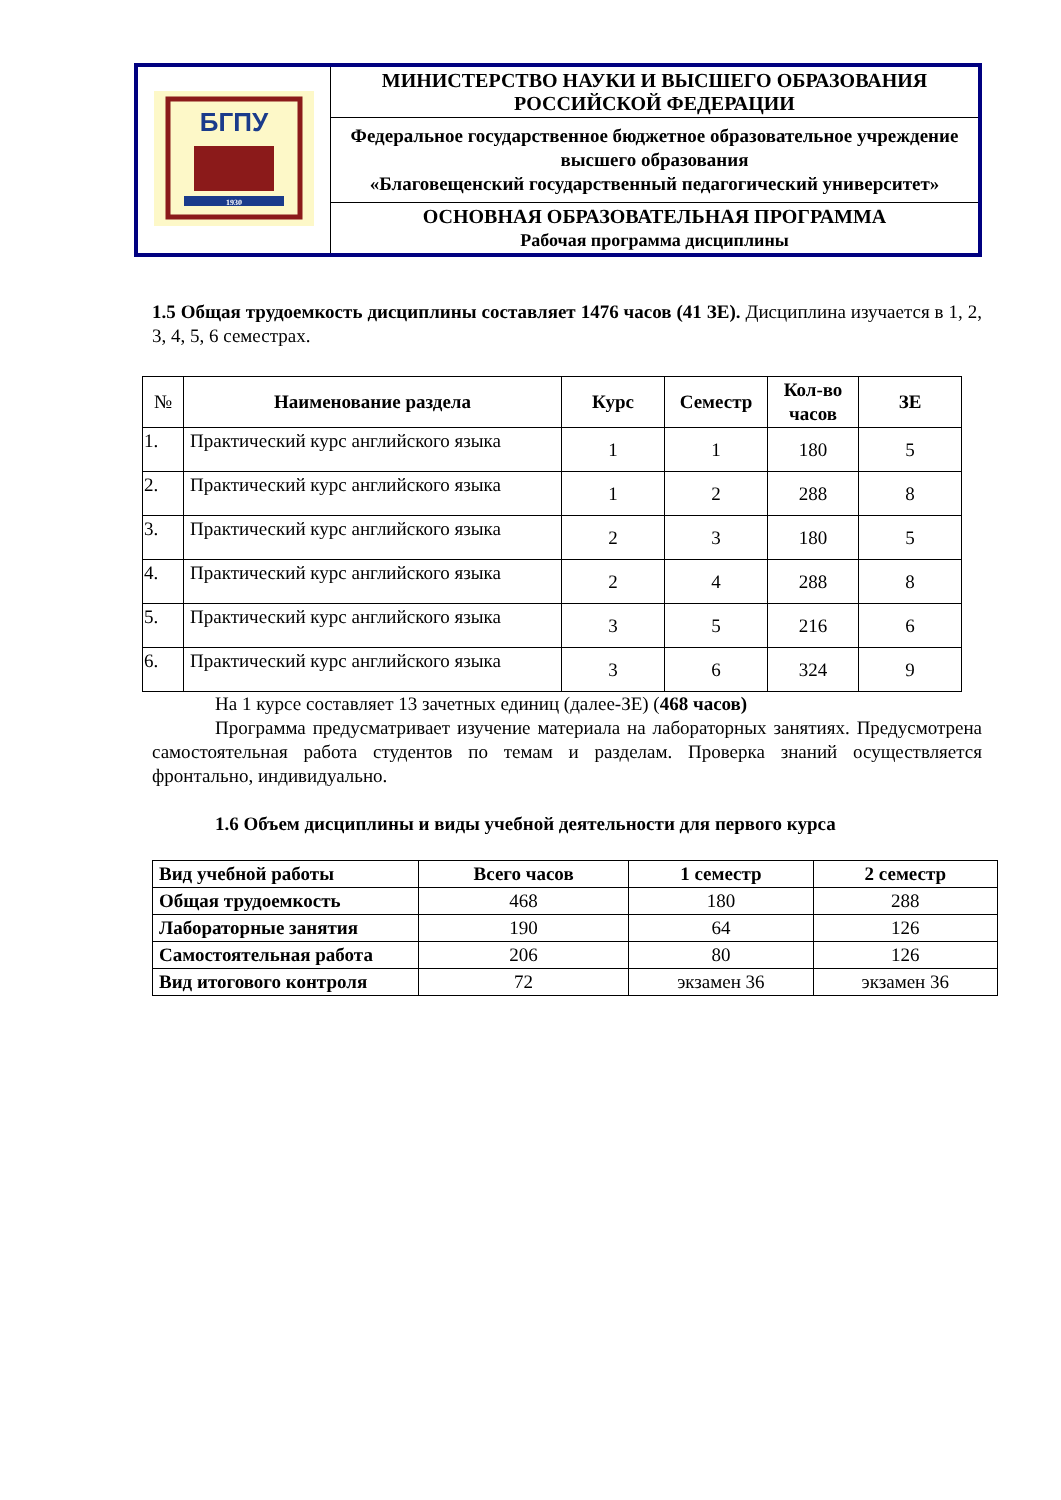| БГПУ 1930 | МИНИСТЕРСТВО НАУКИ И ВЫСШЕГО ОБРАЗОВАНИЯ РОССИЙСКОЙ ФЕДЕРАЦИИ |
| | Федеральное государственное бюджетное образовательное учреждение высшего образования «Благовещенский государственный педагогический университет» |
| | ОСНОВНАЯ ОБРАЗОВАТЕЛЬНАЯ ПРОГРАММА Рабочая программа дисциплины |
1.5 Общая трудоемкость дисциплины составляет 1476 часов (41 ЗЕ). Дисциплина изучается в 1, 2, 3, 4, 5, 6 семестрах.
| № | Наименование раздела | Курс | Семестр | Кол-во часов | ЗЕ |
| --- | --- | --- | --- | --- | --- |
| 1. | Практический курс английского языка | 1 | 1 | 180 | 5 |
| 2. | Практический курс английского языка | 1 | 2 | 288 | 8 |
| 3. | Практический курс английского языка | 2 | 3 | 180 | 5 |
| 4. | Практический курс английского языка | 2 | 4 | 288 | 8 |
| 5. | Практический курс английского языка | 3 | 5 | 216 | 6 |
| 6. | Практический курс английского языка | 3 | 6 | 324 | 9 |
На 1 курсе составляет 13 зачетных единиц (далее-ЗЕ) (468 часов)
Программа предусматривает изучение материала на лабораторных занятиях. Предусмотрена самостоятельная работа студентов по темам и разделам. Проверка знаний осуществляется фронтально, индивидуально.
1.6 Объем дисциплины и виды учебной деятельности для первого курса
| Вид учебной работы | Всего часов | 1 семестр | 2 семестр |
| --- | --- | --- | --- |
| Общая трудоемкость | 468 | 180 | 288 |
| Лабораторные занятия | 190 | 64 | 126 |
| Самостоятельная работа | 206 | 80 | 126 |
| Вид итогового контроля | 72 | экзамен 36 | экзамен 36 |